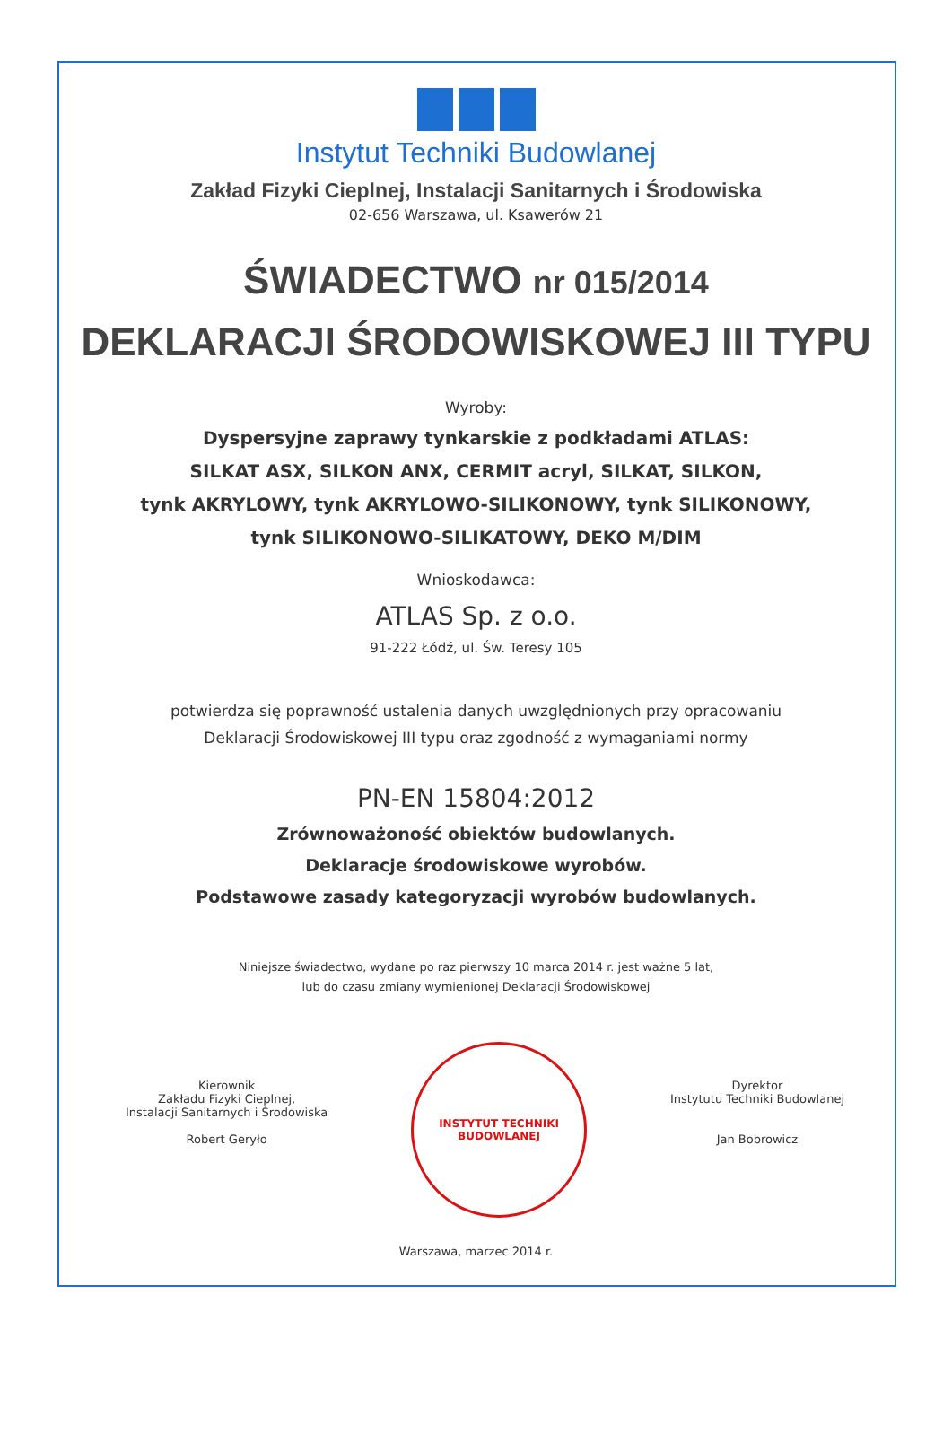Instytut Techniki Budowlanej
Zakład Fizyki Cieplnej, Instalacji Sanitarnych i Środowiska
02-656 Warszawa, ul. Ksawerów 21
ŚWIADECTWO nr 015/2014
DEKLARACJI ŚRODOWISKOWEJ III TYPU
Wyroby:
Dyspersyjne zaprawy tynkarskie z podkładami ATLAS:
SILKAT ASX, SILKON ANX, CERMIT acryl, SILKAT, SILKON,
tynk AKRYLOWY, tynk AKRYLOWO-SILIKONOWY, tynk SILIKONOWY,
tynk SILIKONOWO-SILIKATOWY, DEKO M/DIM
Wnioskodawca:
ATLAS Sp. z o.o.
91-222 Łódź, ul. Św. Teresy 105
potwierdza się poprawność ustalenia danych uwzględnionych przy opracowaniu
Deklaracji Środowiskowej III typu oraz zgodność z wymaganiami normy
PN-EN 15804:2012
Zrównoważoność obiektów budowlanych.
Deklaracje środowiskowe wyrobów.
Podstawowe zasady kategoryzacji wyrobów budowlanych.
Niniejsze świadectwo, wydane po raz pierwszy 10 marca 2014 r. jest ważne 5 lat,
lub do czasu zmiany wymienionej Deklaracji Środowiskowej
Kierownik
Zakładu Fizyki Cieplnej,
Instalacji Sanitarnych i Środowiska
Robert Geryło
INSTYTUT TECHNIKI BUDOWLANEJ
Dyrektor
Instytutu Techniki Budowlanej
Jan Bobrowicz
Warszawa, marzec 2014 r.